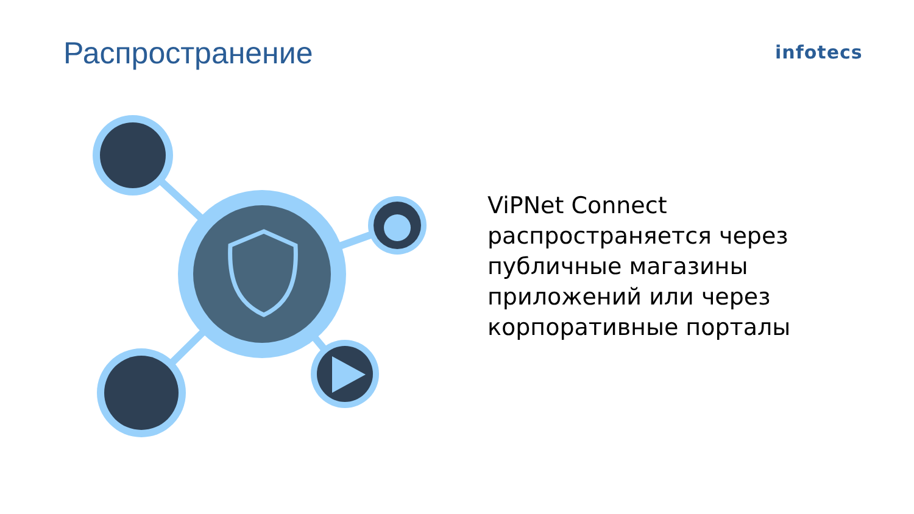Распространение infotecs
ViPNet Connect
распространяется через
публичные магазины
приложений или через
корпоративные порталы